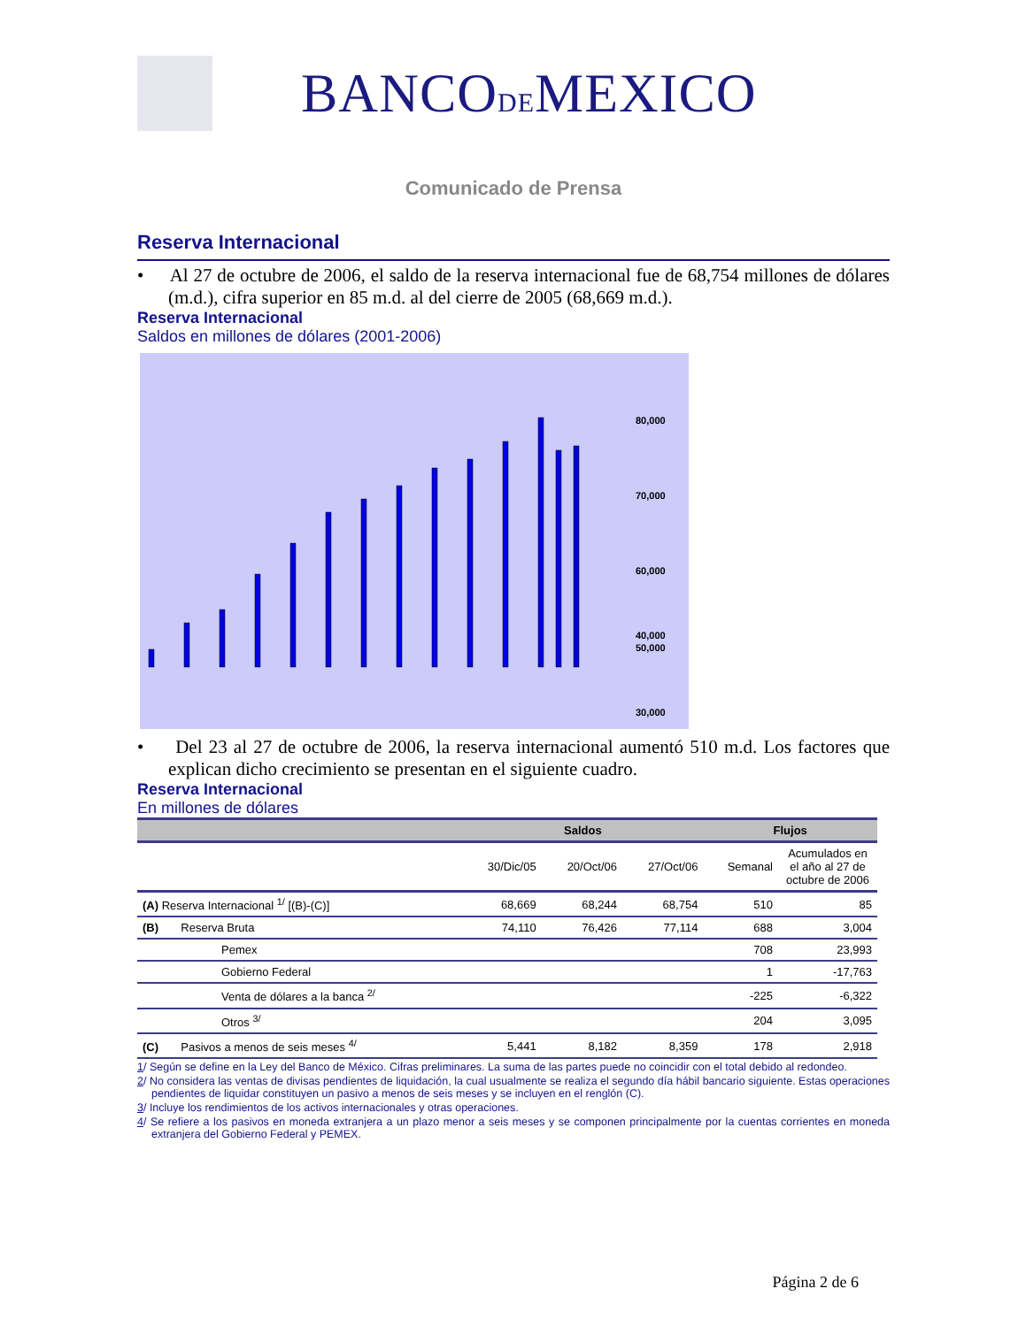BANCODEMEXICO
Comunicado de Prensa
Reserva Internacional
• Al 27 de octubre de 2006, el saldo de la reserva internacional fue de 68,754 millones de dólares (m.d.), cifra superior en 85 m.d. al del cierre de 2005 (68,669 m.d.).
Reserva Internacional
Saldos en millones de dólares (2001-2006)
80,000
70,000
60,000
50,000
40,000
30,000
• Del 23 al 27 de octubre de 2006, la reserva internacional aumentó 510 m.d. Los factores que explican dicho crecimiento se presentan en el siguiente cuadro.
Reserva Internacional
En millones de dólares
| | Saldos | | | Flujos | |
| --- | --- | --- | --- | --- | --- |
| | 30/Dic/05 | 20/Oct/06 | 27/Oct/06 | Semanal | Acumulados en el año al 27 de octubre de 2006 |
| (A) Reserva Internacional <sup>1/</sup> [(B)-(C)] | 68,669 | 68,244 | 68,754 | 510 | 85 |
| (B) Reserva Bruta | 74,110 | 76,426 | 77,114 | 688 | 3,004 |
| Pemex | | | | 708 | 23,993 |
| Gobierno Federal | | | | 1 | -17,763 |
| Venta de dólares a la banca <sup>2/</sup> | | | | -225 | -6,322 |
| Otros <sup>3/</sup> | | | | 204 | 3,095 |
| (C) Pasivos a menos de seis meses <sup>4/</sup> | 5,441 | 8,182 | 8,359 | 178 | 2,918 |
1/ Según se define en la Ley del Banco de México. Cifras preliminares. La suma de las partes puede no coincidir con el total debido al redondeo.
2/ No considera las ventas de divisas pendientes de liquidación, la cual usualmente se realiza el segundo día hábil bancario siguiente. Estas operaciones pendientes de liquidar constituyen un pasivo a menos de seis meses y se incluyen en el renglón (C).
3/ Incluye los rendimientos de los activos internacionales y otras operaciones.
4/ Se refiere a los pasivos en moneda extranjera a un plazo menor a seis meses y se componen principalmente por la cuentas corrientes en moneda extranjera del Gobierno Federal y PEMEX.
Página 2 de 6